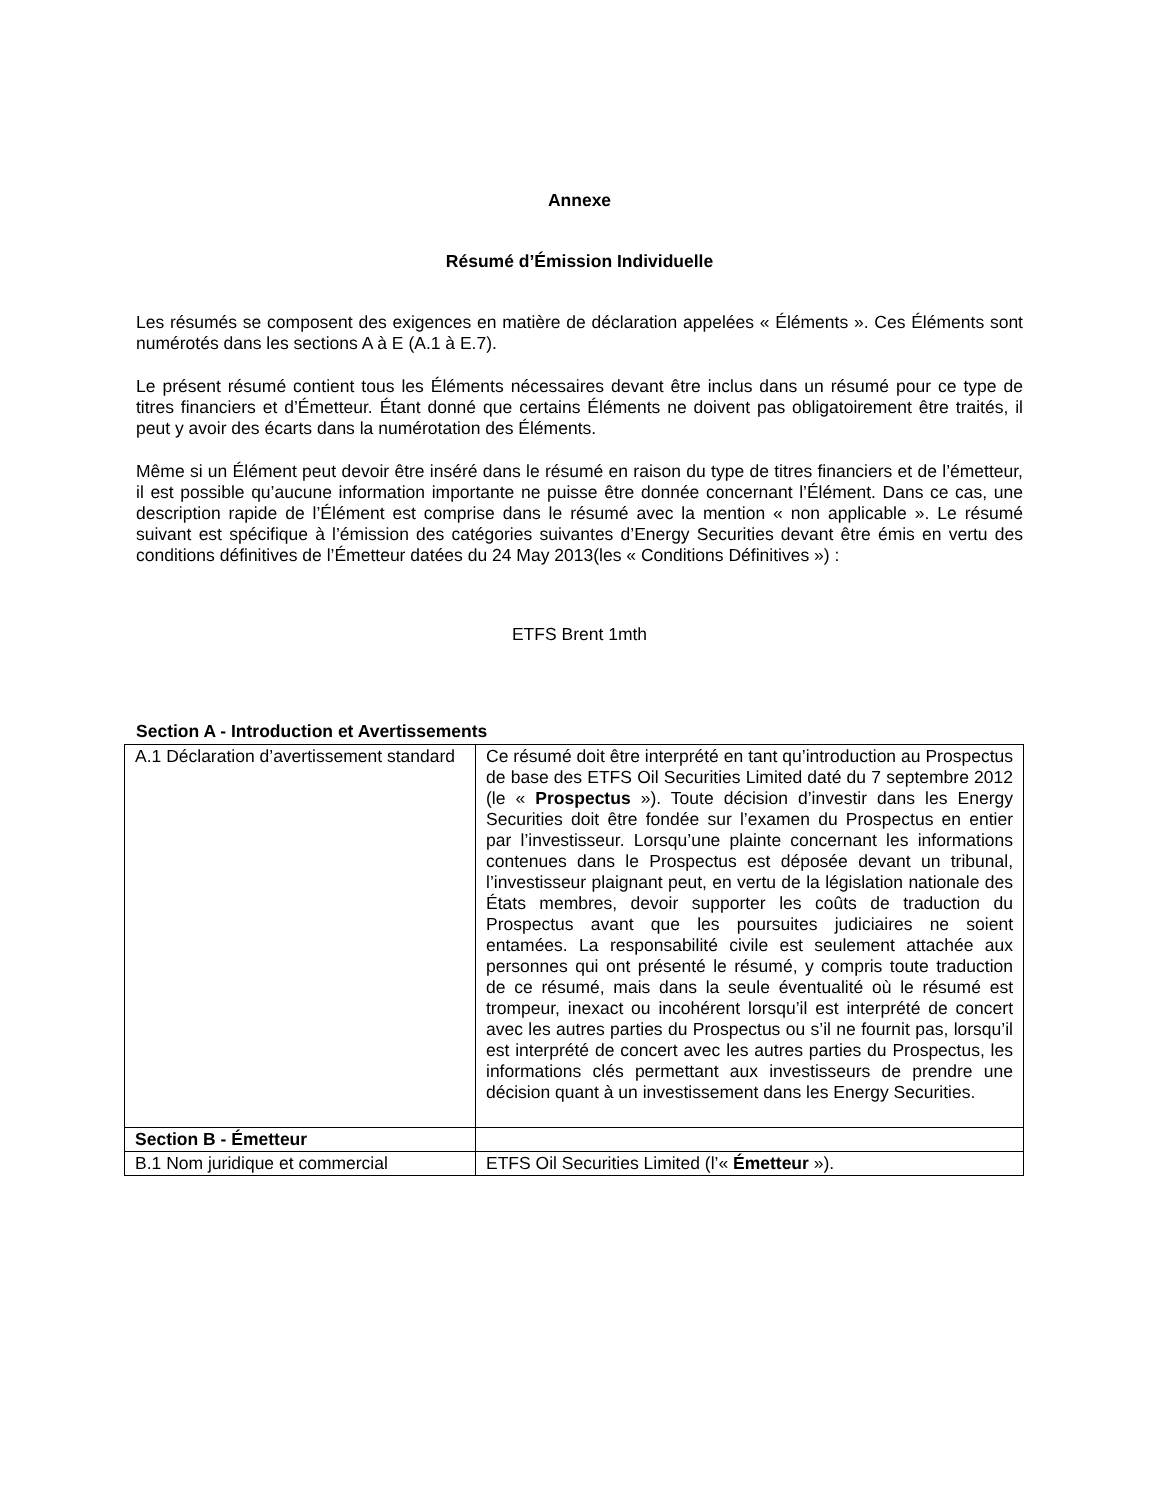Annexe
Résumé d’Émission Individuelle
Les résumés se composent des exigences en matière de déclaration appelées « Éléments ». Ces Éléments sont numérotés dans les sections A à E (A.1 à E.7).
Le présent résumé contient tous les Éléments nécessaires devant être inclus dans un résumé pour ce type de titres financiers et d’Émetteur. Étant donné que certains Éléments ne doivent pas obligatoirement être traités, il peut y avoir des écarts dans la numérotation des Éléments.
Même si un Élément peut devoir être inséré dans le résumé en raison du type de titres financiers et de l’émetteur, il est possible qu’aucune information importante ne puisse être donnée concernant l’Élément. Dans ce cas, une description rapide de l’Élément est comprise dans le résumé avec la mention « non applicable ». Le résumé suivant est spécifique à l’émission des catégories suivantes d’Energy Securities devant être émis en vertu des conditions définitives de l’Émetteur datées du 24 May 2013(les « Conditions Définitives ») :
ETFS Brent 1mth
Section A - Introduction et Avertissements
| A.1 Déclaration d’avertissement standard | Ce résumé doit être interprété en tant qu’introduction au Prospectus de base des ETFS Oil Securities Limited daté du 7 septembre 2012 (le « Prospectus »). Toute décision d’investir dans les Energy Securities doit être fondée sur l’examen du Prospectus en entier par l’investisseur. Lorsqu’une plainte concernant les informations contenues dans le Prospectus est déposée devant un tribunal, l’investisseur plaignant peut, en vertu de la législation nationale des États membres, devoir supporter les coûts de traduction du Prospectus avant que les poursuites judiciaires ne soient entamées. La responsabilité civile est seulement attachée aux personnes qui ont présenté le résumé, y compris toute traduction de ce résumé, mais dans la seule éventualité où le résumé est trompeur, inexact ou incohérent lorsqu’il est interprété de concert avec les autres parties du Prospectus ou s’il ne fournit pas, lorsqu’il est interprété de concert avec les autres parties du Prospectus, les informations clés permettant aux investisseurs de prendre une décision quant à un investissement dans les Energy Securities. |
| Section B - Émetteur | |
| B.1 Nom juridique et commercial | ETFS Oil Securities Limited (l’« Émetteur »). |